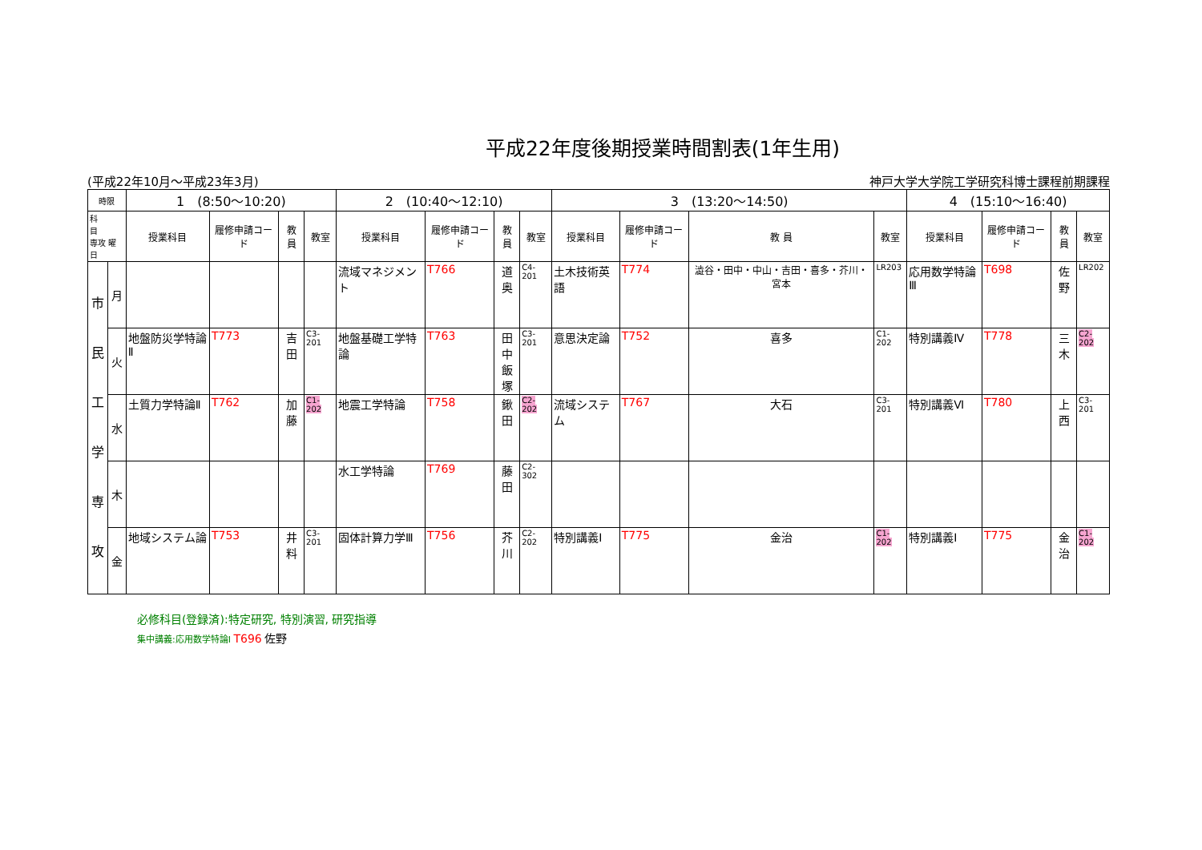平成22年度後期授業時間割表(1年生用)
(平成22年10月～平成23年3月) 神戸大学大学院工学研究科博士課程前期課程
| 時限 | | 1 (8:50～10:20) | | | | 2 (10:40～12:10) | | | | 3 (13:20～14:50) | | | | 4 (15:10～16:40) | | | |
| --- | --- | --- | --- | --- | --- | --- | --- | --- | --- | --- | --- | --- | --- | --- | --- | --- | --- |
| 科 目 専攻 曜日 | | 授業科目 | 履修申請コード | 教 員 | 教室 | 授業科目 | 履修申請コード | 教 員 | 教室 | 授業科目 | 履修申請コード | 教 員 | 教室 | 授業科目 | 履修申請コード | 教 員 | 教室 |
| 市 民 工 学 専 攻 | 月 | | | | | 流域マネジメント | T766 | 道奥 | C4-201 | 土木技術英語 | T774 | 澁谷・田中・中山・吉田・喜多・芥川・宮本 | LR203 | 応用数学特論Ⅲ | T698 | 佐野 | LR202 |
| | 火 | 地盤防災学特論Ⅱ | T773 | 吉田 | C3-201 | 地盤基礎工学特論 | T763 | 田中 飯塚 | C3-201 | 意思決定論 | T752 | 喜多 | C1-202 | 特別講義Ⅳ | T778 | 三木 | C2-202 |
| | 水 | 土質力学特論Ⅱ | T762 | 加藤 | C1-202 | 地震工学特論 | T758 | 鍬田 | C2-202 | 流域システム | T767 | 大石 | C3-201 | 特別講義Ⅵ | T780 | 上西 | C3-201 |
| | 木 | | | | | 水工学特論 | T769 | 藤田 | C2-302 | | | | | | | | |
| | 金 | 地域システム論 | T753 | 井料 | C3-201 | 固体計算力学Ⅲ | T756 | 芥川 | C2-202 | 特別講義Ⅰ | T775 | 金治 | C1-202 | 特別講義Ⅰ | T775 | 金治 | C1-202 |
必修科目(登録済):特定研究, 特別演習, 研究指導
集中講義:応用数学特論Ⅰ T696 佐野